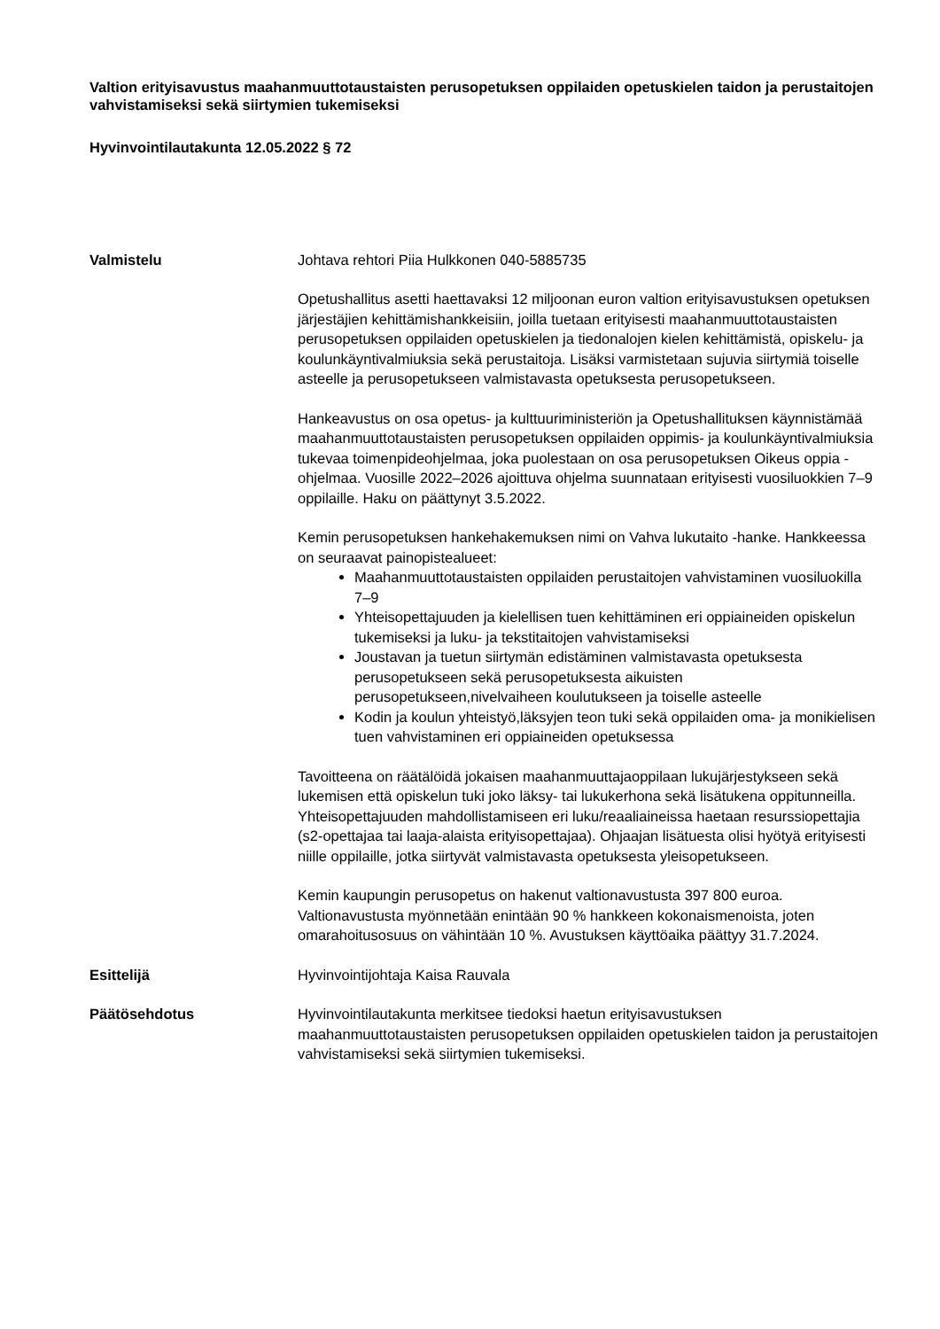Valtion erityisavustus maahanmuuttotaustaisten perusopetuksen oppilaiden opetuskielen taidon ja perustaitojen vahvistamiseksi sekä siirtymien tukemiseksi
Hyvinvointilautakunta 12.05.2022 § 72
Valmistelu Johtava rehtori Piia Hulkkonen 040-5885735
Opetushallitus asetti haettavaksi 12 miljoonan euron valtion erityisavustuksen opetuksen järjestäjien kehittämishankkeisiin, joilla tuetaan erityisesti maahanmuuttotaustaisten perusopetuksen oppilaiden opetuskielen ja tiedonalojen kielen kehittämistä, opiskelu- ja koulunkäyntivalmiuksia sekä perustaitoja. Lisäksi varmistetaan sujuvia siirtymiä toiselle asteelle ja perusopetukseen valmistavasta opetuksesta perusopetukseen.
Hankeavustus on osa opetus- ja kulttuuriministeriön ja Opetushallituksen käynnistämää maahanmuuttotaustaisten perusopetuksen oppilaiden oppimis- ja koulunkäyntivalmiuksia tukevaa toimenpideohjelmaa, joka puolestaan on osa perusopetuksen Oikeus oppia -ohjelmaa. Vuosille 2022–2026 ajoittuva ohjelma suunnataan erityisesti vuosiluokkien 7–9 oppilaille. Haku on päättynyt 3.5.2022.
Kemin perusopetuksen hankehakemuksen nimi on Vahva lukutaito -hanke. Hankkeessa on seuraavat painopistealueet:
Maahanmuuttotaustaisten oppilaiden perustaitojen vahvistaminen vuosiluokilla 7–9
Yhteisopettajuuden ja kielellisen tuen kehittäminen eri oppiaineiden opiskelun tukemiseksi ja luku- ja tekstitaitojen vahvistamiseksi
Joustavan ja tuetun siirtymän edistäminen valmistavasta opetuksesta perusopetukseen sekä perusopetuksesta aikuisten perusopetukseen,nivelvaiheen koulutukseen ja toiselle asteelle
Kodin ja koulun yhteistyö,läksyjen teon tuki sekä oppilaiden oma- ja monikielisen tuen vahvistaminen eri oppiaineiden opetuksessa
Tavoitteena on räätälöidä jokaisen maahanmuuttajaoppilaan lukujärjestykseen sekä lukemisen että opiskelun tuki joko läksy- tai lukukerhona sekä lisätukena oppitunneilla. Yhteisopettajuuden mahdollistamiseen eri luku/reaaliaineissa haetaan resurssiopettajia (s2-opettajaa tai laaja-alaista erityisopettajaa). Ohjaajan lisätuesta olisi hyötyä erityisesti niille oppilaille, jotka siirtyvät valmistavasta opetuksesta yleisopetukseen.
Kemin kaupungin perusopetus on hakenut valtionavustusta 397 800 euroa. Valtionavustusta myönnetään enintään 90 % hankkeen kokonaismenoista, joten omarahoitusosuus on vähintään 10 %. Avustuksen käyttöaika päättyy 31.7.2024.
Esittelijä Hyvinvointijohtaja Kaisa Rauvala
Päätösehdotus Hyvinvointilautakunta merkitsee tiedoksi haetun erityisavustuksen maahanmuuttotaustaisten perusopetuksen oppilaiden opetuskielen taidon ja perustaitojen vahvistamiseksi sekä siirtymien tukemiseksi.